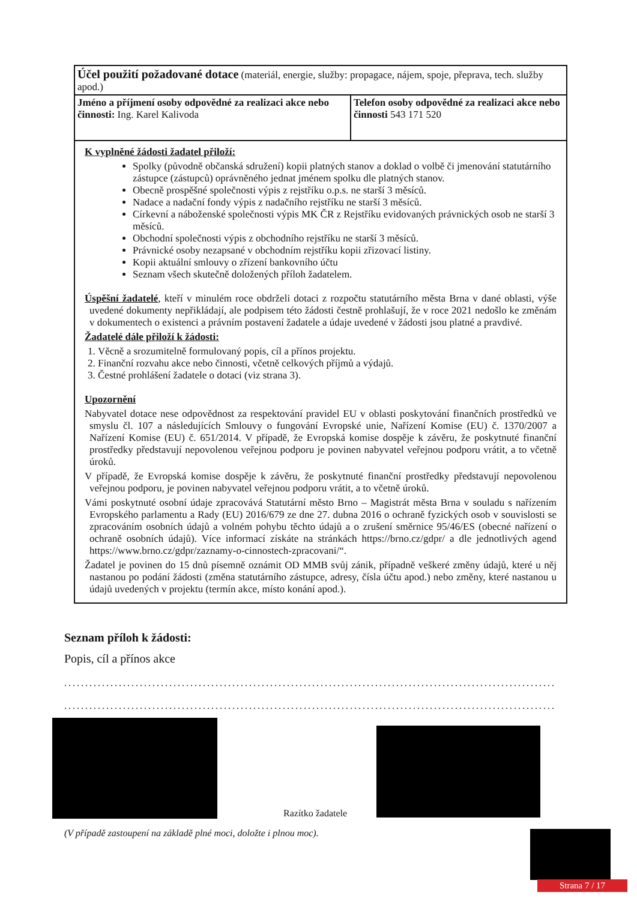| Účel použití požadované dotace (materiál, energie, služby: propagace, nájem, spoje, přeprava, tech. služby apod.) | |
| Jméno a příjmení osoby odpovědné za realizaci akce nebo činnosti: Ing. Karel Kalivoda | Telefon osoby odpovědné za realizaci akce nebo činnosti 543 171 520 |
| K vyplněné žádosti žadatel přiloží: Spolky (původně občanská sdružení) kopii platných stanov a doklad o volbě či jmenování statutárního zástupce (zástupců) oprávněného jednat jménem spolku dle platných stanov. Obecně prospěšné společnosti výpis z rejstříku o.p.s. ne starší 3 měsíců. Nadace a nadační fondy výpis z nadačního rejstříku ne starší 3 měsíců. Církevní a náboženské společnosti výpis MK ČR z Rejstříku evidovaných právnických osob ne starší 3 měsíců. Obchodní společnosti výpis z obchodního rejstříku ne starší 3 měsíců. Právnické osoby nezapsané v obchodním rejstříku kopii zřizovací listiny. Kopii aktuální smlouvy o zřízení bankovního účtu Seznam všech skutečně doložených příloh žadatelem. Úspěšní žadatelé , kteří v minulém roce obdrželi dotaci z rozpočtu statutárního města Brna v dané oblasti, výše uvedené dokumenty nepřikládají, ale podpisem této žádosti čestně prohlašují, že v roce 2021 nedošlo ke změnám v dokumentech o existenci a právním postavení žadatele a údaje uvedené v žádosti jsou platné a pravdivé. Žadatelé dále přiloží k žádosti: 1. Věcně a srozumitelně formulovaný popis, cíl a přínos projektu. 2. Finanční rozvahu akce nebo činnosti, včetně celkových příjmů a výdajů. 3. Čestné prohlášení žadatele o dotaci (viz strana 3). Upozornění Nabyvatel dotace nese odpovědnost za respektování pravidel EU v oblasti poskytování finančních prostředků ve smyslu čl. 107 a následujících Smlouvy o fungování Evropské unie, Nařízení Komise (EU) č. 1370/2007 a Nařízení Komise (EU) č. 651/2014. V případě, že Evropská komise dospěje k závěru, že poskytnuté finanční prostředky představují nepovolenou veřejnou podporu je povinen nabyvatel veřejnou podporu vrátit, a to včetně úroků. V případě, že Evropská komise dospěje k závěru, že poskytnuté finanční prostředky představují nepovolenou veřejnou podporu, je povinen nabyvatel veřejnou podporu vrátit, a to včetně úroků. Vámi poskytnuté osobní údaje zpracovává Statutární město Brno – Magistrát města Brna v souladu s nařízením Evropského parlamentu a Rady (EU) 2016/679 ze dne 27. dubna 2016 o ochraně fyzických osob v souvislosti se zpracováním osobních údajů a volném pohybu těchto údajů a o zrušení směrnice 95/46/ES (obecné nařízení o ochraně osobních údajů). Více informací získáte na stránkách https://brno.cz/gdpr/ a dle jednotlivých agend https://www.brno.cz/gdpr/zaznamy-o-cinnostech-zpracovani/“. Žadatel je povinen do 15 dnů písemně oznámit OD MMB svůj zánik, případně veškeré změny údajů, které u něj nastanou po podání žádosti (změna statutárního zástupce, adresy, čísla účtu apod.) nebo změny, které nastanou u údajů uvedených v projektu (termín akce, místo konání apod.). | |
Seznam příloh k žádosti:
Popis, cíl a přínos akce
....................................................................................................................................
....................................................................................................................................
Razítko žadatele
(V případě zastoupení na základě plné moci, doložte i plnou moc).
Strana 7 / 17